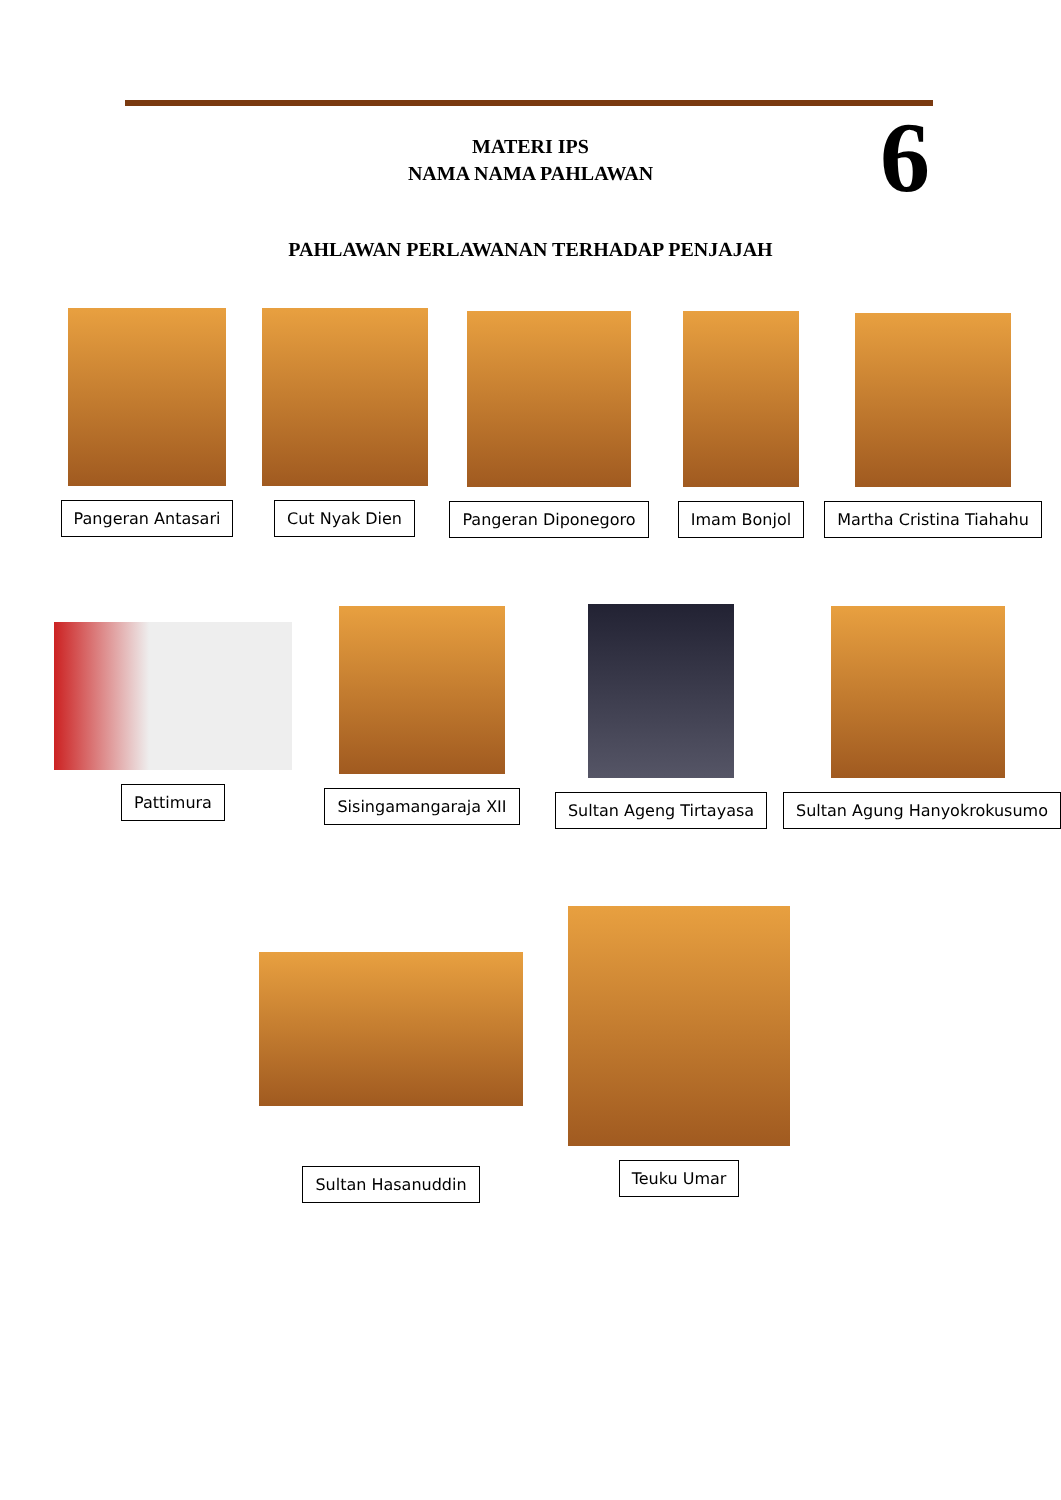MATERI IPS
NAMA NAMA PAHLAWAN
6
PAHLAWAN PERLAWANAN TERHADAP PENJAJAH
Pangeran Antasari Cut Nyak Dien Pangeran Diponegoro Imam Bonjol Martha Cristina Tiahahu
Pattimura
Sisingamangaraja XII Sultan Ageng Tirtayasa Sultan Agung Hanyokrokusumo
Sultan Hasanuddin
Teuku Umar